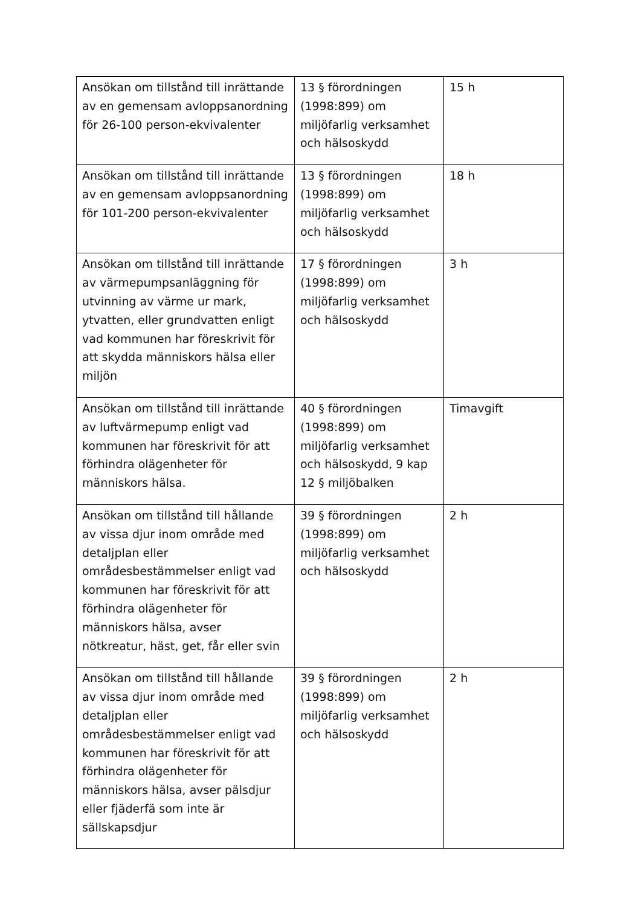| Ansökan om tillstånd till inrättande av en gemensam avloppsanordning för 26-100 person-ekvivalenter | 13 § förordningen (1998:899) om miljöfarlig verksamhet och hälsoskydd | 15 h |
| Ansökan om tillstånd till inrättande av en gemensam avloppsanordning för 101-200 person-ekvivalenter | 13 § förordningen (1998:899) om miljöfarlig verksamhet och hälsoskydd | 18 h |
| Ansökan om tillstånd till inrättande av värmepumpsanläggning för utvinning av värme ur mark, ytvatten, eller grundvatten enligt vad kommunen har föreskrivit för att skydda människors hälsa eller miljön | 17 § förordningen (1998:899) om miljöfarlig verksamhet och hälsoskydd | 3 h |
| Ansökan om tillstånd till inrättande av luftvärmepump enligt vad kommunen har föreskrivit för att förhindra olägenheter för människors hälsa. | 40 § förordningen (1998:899) om miljöfarlig verksamhet och hälsoskydd, 9 kap 12 § miljöbalken | Timavgift |
| Ansökan om tillstånd till hållande av vissa djur inom område med detaljplan eller områdesbestämmelser enligt vad kommunen har föreskrivit för att förhindra olägenheter för människors hälsa, avser nötkreatur, häst, get, får eller svin | 39 § förordningen (1998:899) om miljöfarlig verksamhet och hälsoskydd | 2 h |
| Ansökan om tillstånd till hållande av vissa djur inom område med detaljplan eller områdesbestämmelser enligt vad kommunen har föreskrivit för att förhindra olägenheter för människors hälsa, avser pälsdjur eller fjäderfä som inte är sällskapsdjur | 39 § förordningen (1998:899) om miljöfarlig verksamhet och hälsoskydd | 2 h |